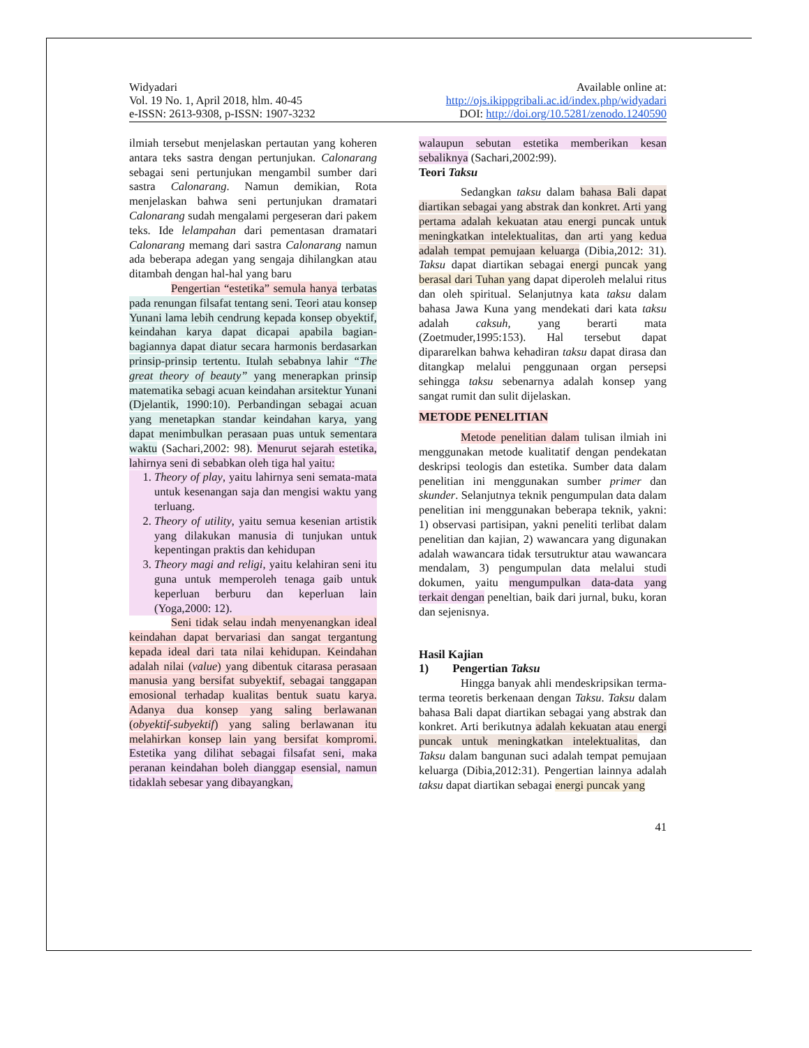Widyadari
Vol. 19 No. 1, April 2018, hlm. 40-45
e-ISSN: 2613-9308, p-ISSN: 1907-3232
Available online at:
http://ojs.ikippgribali.ac.id/index.php/widyadari
DOI: http://doi.org/10.5281/zenodo.1240590
ilmiah tersebut menjelaskan pertautan yang koheren antara teks sastra dengan pertunjukan. Calonarang sebagai seni pertunjukan mengambil sumber dari sastra Calonarang. Namun demikian, Rota menjelaskan bahwa seni pertunjukan dramatari Calonarang sudah mengalami pergeseran dari pakem teks. Ide lelampahan dari pementasan dramatari Calonarang memang dari sastra Calonarang namun ada beberapa adegan yang sengaja dihilangkan atau ditambah dengan hal-hal yang baru
Pengertian “estetika” semula hanya terbatas pada renungan filsafat tentang seni. Teori atau konsep Yunani lama lebih cendrung kepada konsep obyektif, keindahan karya dapat dicapai apabila bagian-bagiannya dapat diatur secara harmonis berdasarkan prinsip-prinsip tertentu. Itulah sebabnya lahir “The great theory of beauty” yang menerapkan prinsip matematika sebagi acuan keindahan arsitektur Yunani (Djelantik, 1990:10). Perbandingan sebagai acuan yang menetapkan standar keindahan karya, yang dapat menimbulkan perasaan puas untuk sementara waktu (Sachari,2002: 98). Menurut sejarah estetika, lahirnya seni di sebabkan oleh tiga hal yaitu:
1. Theory of play, yaitu lahirnya seni semata-mata untuk kesenangan saja dan mengisi waktu yang terluang.
2. Theory of utility, yaitu semua kesenian artistik yang dilakukan manusia di tunjukan untuk kepentingan praktis dan kehidupan
3. Theory magi and religi, yaitu kelahiran seni itu guna untuk memperoleh tenaga gaib untuk keperluan berburu dan keperluan lain (Yoga,2000: 12).
Seni tidak selau indah menyenangkan ideal keindahan dapat bervariasi dan sangat tergantung kepada ideal dari tata nilai kehidupan. Keindahan adalah nilai (value) yang dibentuk citarasa perasaan manusia yang bersifat subyektif, sebagai tanggapan emosional terhadap kualitas bentuk suatu karya. Adanya dua konsep yang saling berlawanan (obyektif-subyektif) yang saling berlawanan itu melahirkan konsep lain yang bersifat kompromi. Estetika yang dilihat sebagai filsafat seni, maka peranan keindahan boleh dianggap esensial, namun tidaklah sebesar yang dibayangkan,
walaupun sebutan estetika memberikan kesan sebaliknya (Sachari,2002:99).
Teori Taksu
Sedangkan taksu dalam bahasa Bali dapat diartikan sebagai yang abstrak dan konkret. Arti yang pertama adalah kekuatan atau energi puncak untuk meningkatkan intelektualitas, dan arti yang kedua adalah tempat pemujaan keluarga (Dibia,2012: 31). Taksu dapat diartikan sebagai energi puncak yang berasal dari Tuhan yang dapat diperoleh melalui ritus dan oleh spiritual. Selanjutnya kata taksu dalam bahasa Jawa Kuna yang mendekati dari kata taksu adalah caksuh, yang berarti mata (Zoetmuder,1995:153). Hal tersebut dapat dipararelkan bahwa kehadiran taksu dapat dirasa dan ditangkap melalui penggunaan organ persepsi sehingga taksu sebenarnya adalah konsep yang sangat rumit dan sulit dijelaskan.
METODE PENELITIAN
Metode penelitian dalam tulisan ilmiah ini menggunakan metode kualitatif dengan pendekatan deskripsi teologis dan estetika. Sumber data dalam penelitian ini menggunakan sumber primer dan skunder. Selanjutnya teknik pengumpulan data dalam penelitian ini menggunakan beberapa teknik, yakni: 1) observasi partisipan, yakni peneliti terlibat dalam penelitian dan kajian, 2) wawancara yang digunakan adalah wawancara tidak tersutruktur atau wawancara mendalam, 3) pengumpulan data melalui studi dokumen, yaitu mengumpulkan data-data yang terkait dengan peneltian, baik dari jurnal, buku, koran dan sejenisnya.
Hasil Kajian
1) Pengertian Taksu
Hingga banyak ahli mendeskripsikan terma-terma teoretis berkenaan dengan Taksu. Taksu dalam bahasa Bali dapat diartikan sebagai yang abstrak dan konkret. Arti berikutnya adalah kekuatan atau energi puncak untuk meningkatkan intelektualitas, dan Taksu dalam bangunan suci adalah tempat pemujaan keluarga (Dibia,2012:31). Pengertian lainnya adalah taksu dapat diartikan sebagai energi puncak yang
41